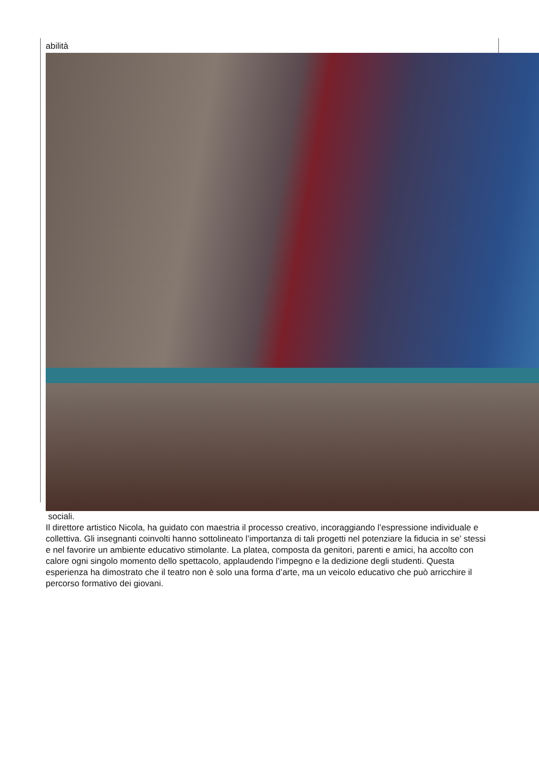abilità
sociali.
Il direttore artistico Nicola, ha guidato con maestria il processo creativo, incoraggiando l’espressione individuale e collettiva. Gli insegnanti coinvolti hanno sottolineato l’importanza di tali progetti nel potenziare la fiducia in se’ stessi e nel favorire un ambiente educativo stimolante. La platea, composta da genitori, parenti e amici, ha accolto con calore ogni singolo momento dello spettacolo, applaudendo l’impegno e la dedizione degli studenti. Questa esperienza ha dimostrato che il teatro non è solo una forma d’arte, ma un veicolo educativo che può arricchire il percorso formativo dei giovani.